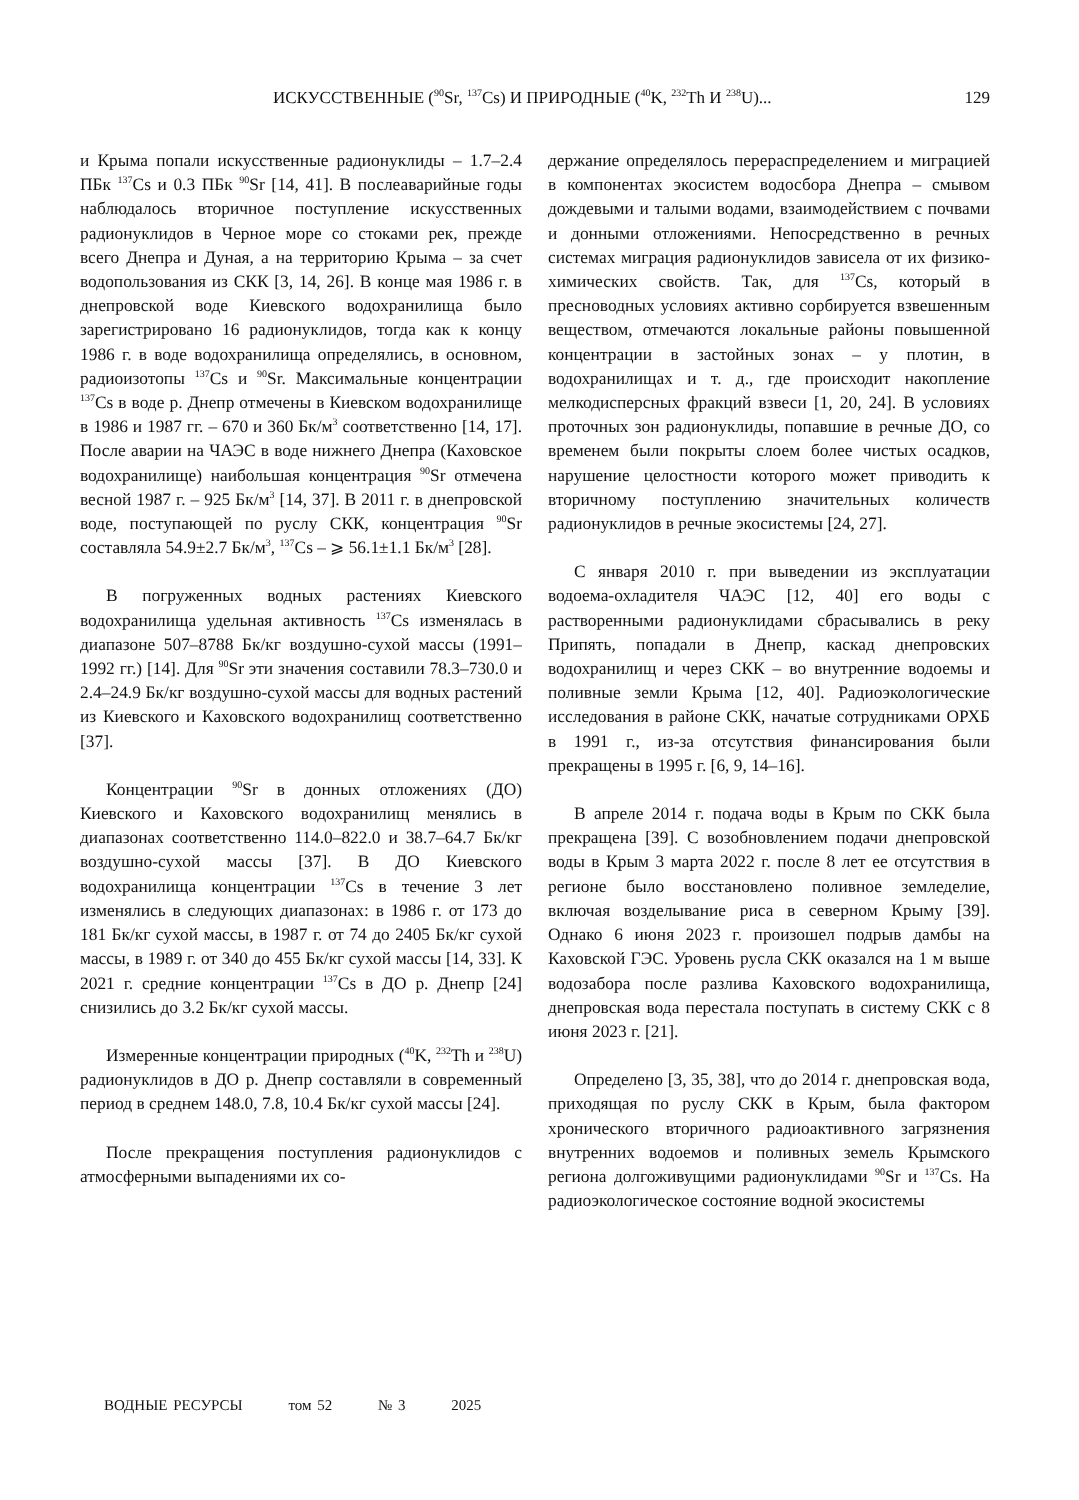ИСКУССТВЕННЫЕ (<sup>90</sup>Sr, <sup>137</sup>Cs) И ПРИРОДНЫЕ (<sup>40</sup>K, <sup>232</sup>Th И <sup>238</sup>U)...
129
и Крыма попали искусственные радионуклиды – 1.7–2.4 ПБк <sup>137</sup>Cs и 0.3 ПБк <sup>90</sup>Sr [14, 41]. В послеаварийные годы наблюдалось вторичное поступление искусственных радионуклидов в Черное море со стоками рек, прежде всего Днепра и Дуная, а на территорию Крыма – за счет водопользования из СКК [3, 14, 26]. В конце мая 1986 г. в днепровской воде Киевского водохранилища было зарегистрировано 16 радионуклидов, тогда как к концу 1986 г. в воде водохранилища определялись, в основном, радиоизотопы <sup>137</sup>Cs и <sup>90</sup>Sr. Максимальные концентрации <sup>137</sup>Cs в воде р. Днепр отмечены в Киевском водохранилище в 1986 и 1987 гг. – 670 и 360 Бк/м<sup>3</sup> соответственно [14, 17]. После аварии на ЧАЭС в воде нижнего Днепра (Каховское водохранилище) наибольшая концентрация <sup>90</sup>Sr отмечена весной 1987 г. – 925 Бк/м<sup>3</sup> [14, 37]. В 2011 г. в днепровской воде, поступающей по руслу СКК, концентрация <sup>90</sup>Sr составляла 54.9±2.7 Бк/м<sup>3</sup>, <sup>137</sup>Cs – ⩾ 56.1±1.1 Бк/м<sup>3</sup> [28].
В погруженных водных растениях Киевского водохранилища удельная активность <sup>137</sup>Cs изменялась в диапазоне 507–8788 Бк/кг воздушно-сухой массы (1991–1992 гг.) [14]. Для <sup>90</sup>Sr эти значения составили 78.3–730.0 и 2.4–24.9 Бк/кг воздушно-сухой массы для водных растений из Киевского и Каховского водохранилищ соответственно [37].
Концентрации <sup>90</sup>Sr в донных отложениях (ДО) Киевского и Каховского водохранилищ менялись в диапазонах соответственно 114.0–822.0 и 38.7–64.7 Бк/кг воздушно-сухой массы [37]. В ДО Киевского водохранилища концентрации <sup>137</sup>Cs в течение 3 лет изменялись в следующих диапазонах: в 1986 г. от 173 до 181 Бк/кг сухой массы, в 1987 г. от 74 до 2405 Бк/кг сухой массы, в 1989 г. от 340 до 455 Бк/кг сухой массы [14, 33]. К 2021 г. средние концентрации <sup>137</sup>Cs в ДО р. Днепр [24] снизились до 3.2 Бк/кг сухой массы.
Измеренные концентрации природных (<sup>40</sup>K, <sup>232</sup>Th и <sup>238</sup>U) радионуклидов в ДО р. Днепр составляли в современный период в среднем 148.0, 7.8, 10.4 Бк/кг сухой массы [24].
После прекращения поступления радионуклидов с атмосферными выпадениями их со-
держание определялось перераспределением и миграцией в компонентах экосистем водосбора Днепра – смывом дождевыми и талыми водами, взаимодействием с почвами и донными отложениями. Непосредственно в речных системах миграция радионуклидов зависела от их физико-химических свойств. Так, для <sup>137</sup>Cs, который в пресноводных условиях активно сорбируется взвешенным веществом, отмечаются локальные районы повышенной концентрации в застойных зонах – у плотин, в водохранилищах и т. д., где происходит накопление мелкодисперсных фракций взвеси [1, 20, 24]. В условиях проточных зон радионуклиды, попавшие в речные ДО, со временем были покрыты слоем более чистых осадков, нарушение целостности которого может приводить к вторичному поступлению значительных количеств радионуклидов в речные экосистемы [24, 27].
С января 2010 г. при выведении из эксплуатации водоема-охладителя ЧАЭС [12, 40] его воды с растворенными радионуклидами сбрасывались в реку Припять, попадали в Днепр, каскад днепровских водохранилищ и через СКК – во внутренние водоемы и поливные земли Крыма [12, 40]. Радиоэкологические исследования в районе СКК, начатые сотрудниками ОРХБ в 1991 г., из-за отсутствия финансирования были прекращены в 1995 г. [6, 9, 14–16].
В апреле 2014 г. подача воды в Крым по СКК была прекращена [39]. С возобновлением подачи днепровской воды в Крым 3 марта 2022 г. после 8 лет ее отсутствия в регионе было восстановлено поливное земледелие, включая возделывание риса в северном Крыму [39]. Однако 6 июня 2023 г. произошел подрыв дамбы на Каховской ГЭС. Уровень русла СКК оказался на 1 м выше водозабора после разлива Каховского водохранилища, днепровская вода перестала поступать в систему СКК с 8 июня 2023 г. [21].
Определено [3, 35, 38], что до 2014 г. днепровская вода, приходящая по руслу СКК в Крым, была фактором хронического вторичного радиоактивного загрязнения внутренних водоемов и поливных земель Крымского региона долгоживущими радионуклидами <sup>90</sup>Sr и <sup>137</sup>Cs. На радиоэкологическое состояние водной экосистемы
ВОДНЫЕ РЕСУРСЫ том 52 № 3 2025